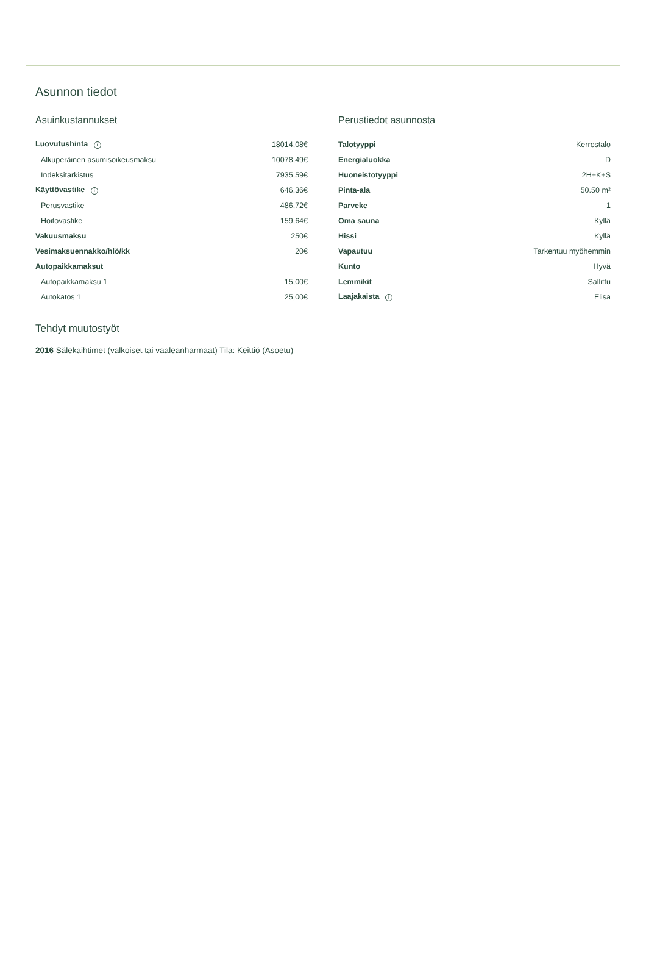Asunnon tiedot
Asuinkustannukset
| Luovutushinta i | 18014,08€ |
| Alkuperäinen asumisoikeusmaksu | 10078,49€ |
| Indeksitarkistus | 7935,59€ |
| Käyttövastike i | 646,36€ |
| Perusvastike | 486,72€ |
| Hoitovastike | 159,64€ |
| Vakuusmaksu | 250€ |
| Vesimaksuennakko/hlö/kk | 20€ |
| Autopaikkamaksut | |
| Autopaikkamaksu 1 | 15,00€ |
| Autokatos 1 | 25,00€ |
Perustiedot asunnosta
| Talotyyppi | Kerrostalo |
| Energialuokka | D |
| Huoneistotyyppi | 2H+K+S |
| Pinta-ala | 50.50 m² |
| Parveke | 1 |
| Oma sauna | Kyllä |
| Hissi | Kyllä |
| Vapautuu | Tarkentuu myöhemmin |
| Kunto | Hyvä |
| Lemmikit | Sallittu |
| Laajakaista i | Elisa |
Tehdyt muutostyöt
2016 Sälekaihtimet (valkoiset tai vaaleanharmaat) Tila: Keittiö (Asoetu)